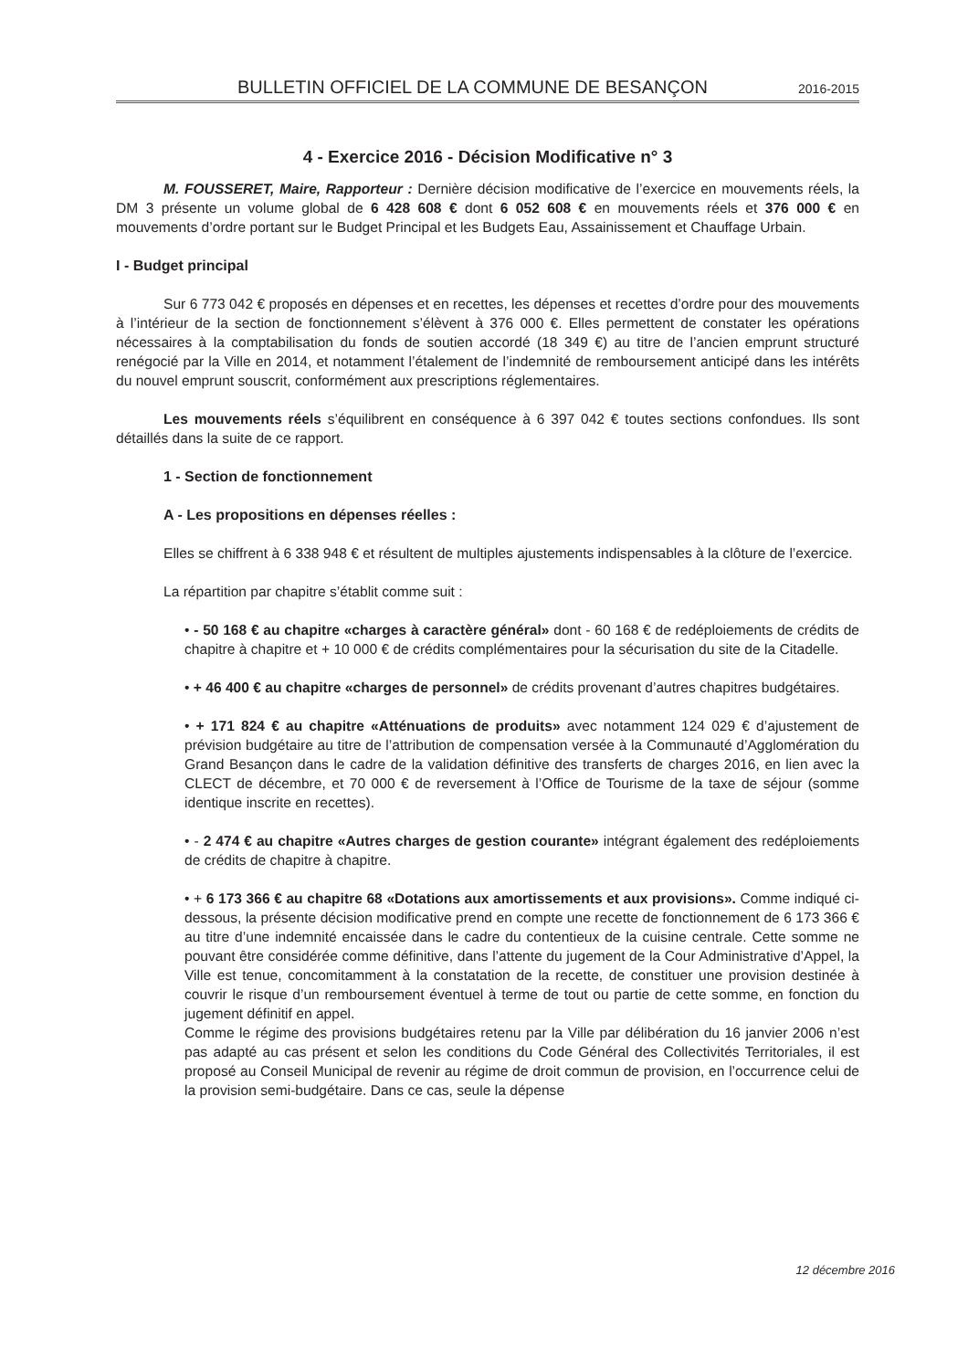BULLETIN OFFICIEL DE LA COMMUNE DE BESANÇON 2016-2015
4 - Exercice 2016 - Décision Modificative n° 3
M. FOUSSERET, Maire, Rapporteur : Dernière décision modificative de l’exercice en mouvements réels, la DM 3 présente un volume global de 6 428 608 € dont 6 052 608 € en mouvements réels et 376 000 € en mouvements d’ordre portant sur le Budget Principal et les Budgets Eau, Assainissement et Chauffage Urbain.
I - Budget principal
Sur 6 773 042 € proposés en dépenses et en recettes, les dépenses et recettes d’ordre pour des mouvements à l’intérieur de la section de fonctionnement s’élèvent à 376 000 €. Elles permettent de constater les opérations nécessaires à la comptabilisation du fonds de soutien accordé (18 349 €) au titre de l’ancien emprunt structuré renégocié par la Ville en 2014, et notamment l’étalement de l’indemnité de remboursement anticipé dans les intérêts du nouvel emprunt souscrit, conformément aux prescriptions réglementaires.
Les mouvements réels s’équilibrent en conséquence à 6 397 042 € toutes sections confondues. Ils sont détaillés dans la suite de ce rapport.
1 - Section de fonctionnement
A - Les propositions en dépenses réelles :
Elles se chiffrent à 6 338 948 € et résultent de multiples ajustements indispensables à la clôture de l’exercice.
La répartition par chapitre s’établit comme suit :
• - 50 168 € au chapitre «charges à caractère général» dont - 60 168 € de redéploiements de crédits de chapitre à chapitre et + 10 000 € de crédits complémentaires pour la sécurisation du site de la Citadelle.
• + 46 400 € au chapitre «charges de personnel» de crédits provenant d’autres chapitres budgétaires.
• + 171 824 € au chapitre «Atténuations de produits» avec notamment 124 029 € d’ajustement de prévision budgétaire au titre de l’attribution de compensation versée à la Communauté d’Agglomération du Grand Besançon dans le cadre de la validation définitive des transferts de charges 2016, en lien avec la CLECT de décembre, et 70 000 € de reversement à l’Office de Tourisme de la taxe de séjour (somme identique inscrite en recettes).
• - 2 474 € au chapitre «Autres charges de gestion courante» intégrant également des redéploiements de crédits de chapitre à chapitre.
• + 6 173 366 € au chapitre 68 «Dotations aux amortissements et aux provisions». Comme indiqué ci-dessous, la présente décision modificative prend en compte une recette de fonctionnement de 6 173 366 € au titre d’une indemnité encaissée dans le cadre du contentieux de la cuisine centrale. Cette somme ne pouvant être considérée comme définitive, dans l’attente du jugement de la Cour Administrative d’Appel, la Ville est tenue, concomitamment à la constatation de la recette, de constituer une provision destinée à couvrir le risque d’un remboursement éventuel à terme de tout ou partie de cette somme, en fonction du jugement définitif en appel.
Comme le régime des provisions budgétaires retenu par la Ville par délibération du 16 janvier 2006 n’est pas adapté au cas présent et selon les conditions du Code Général des Collectivités Territoriales, il est proposé au Conseil Municipal de revenir au régime de droit commun de provision, en l’occurrence celui de la provision semi-budgétaire. Dans ce cas, seule la dépense
12 décembre 2016